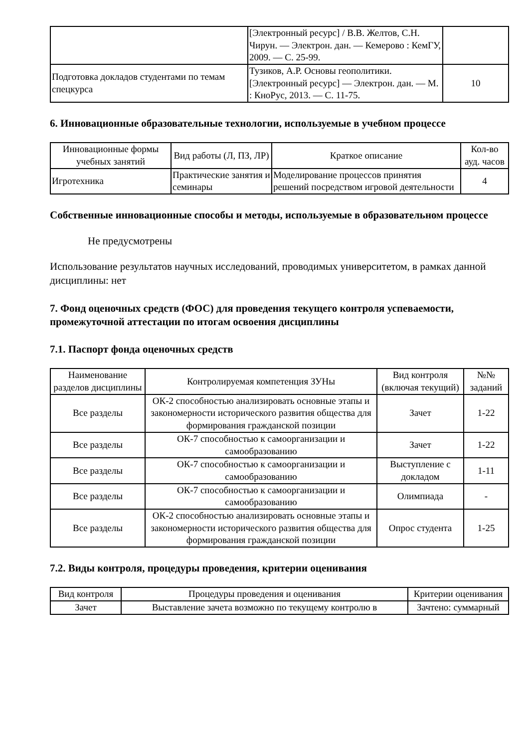| | [Электронный ресурс] / В.В. Желтов, С.Н. Чирун. — Электрон. дан. — Кемерово : КемГУ, 2009. — С. 25-99. | |
| Подготовка докладов студентами по темам спецкурса | Тузиков, А.Р. Основы геополитики. [Электронный ресурс] — Электрон. дан. — М. : КноРус, 2013. — С. 11-75. | 10 |
6. Инновационные образовательные технологии, используемые в учебном процессе
| Инновационные формы учебных занятий | Вид работы (Л, ПЗ, ЛР) | Краткое описание | Кол-во ауд. часов |
| --- | --- | --- | --- |
| Игротехника | Практические занятия и семинары | Моделирование процессов принятия решений посредством игровой деятельности | 4 |
Собственные инновационные способы и методы, используемые в образовательном процессе
Не предусмотрены
Использование результатов научных исследований, проводимых университетом, в рамках данной дисциплины: нет
7. Фонд оценочных средств (ФОС) для проведения текущего контроля успеваемости, промежуточной аттестации по итогам освоения дисциплины
7.1. Паспорт фонда оценочных средств
| Наименование разделов дисциплины | Контролируемая компетенция ЗУНы | Вид контроля (включая текущий) | №№ заданий |
| --- | --- | --- | --- |
| Все разделы | ОК-2 способностью анализировать основные этапы и закономерности исторического развития общества для формирования гражданской позиции | Зачет | 1-22 |
| Все разделы | ОК-7 способностью к самоорганизации и самообразованию | Зачет | 1-22 |
| Все разделы | ОК-7 способностью к самоорганизации и самообразованию | Выступление с докладом | 1-11 |
| Все разделы | ОК-7 способностью к самоорганизации и самообразованию | Олимпиада | - |
| Все разделы | ОК-2 способностью анализировать основные этапы и закономерности исторического развития общества для формирования гражданской позиции | Опрос студента | 1-25 |
7.2. Виды контроля, процедуры проведения, критерии оценивания
| Вид контроля | Процедуры проведения и оценивания | Критерии оценивания |
| --- | --- | --- |
| Зачет | Выставление зачета возможно по текущему контролю в | Зачтено: суммарный |